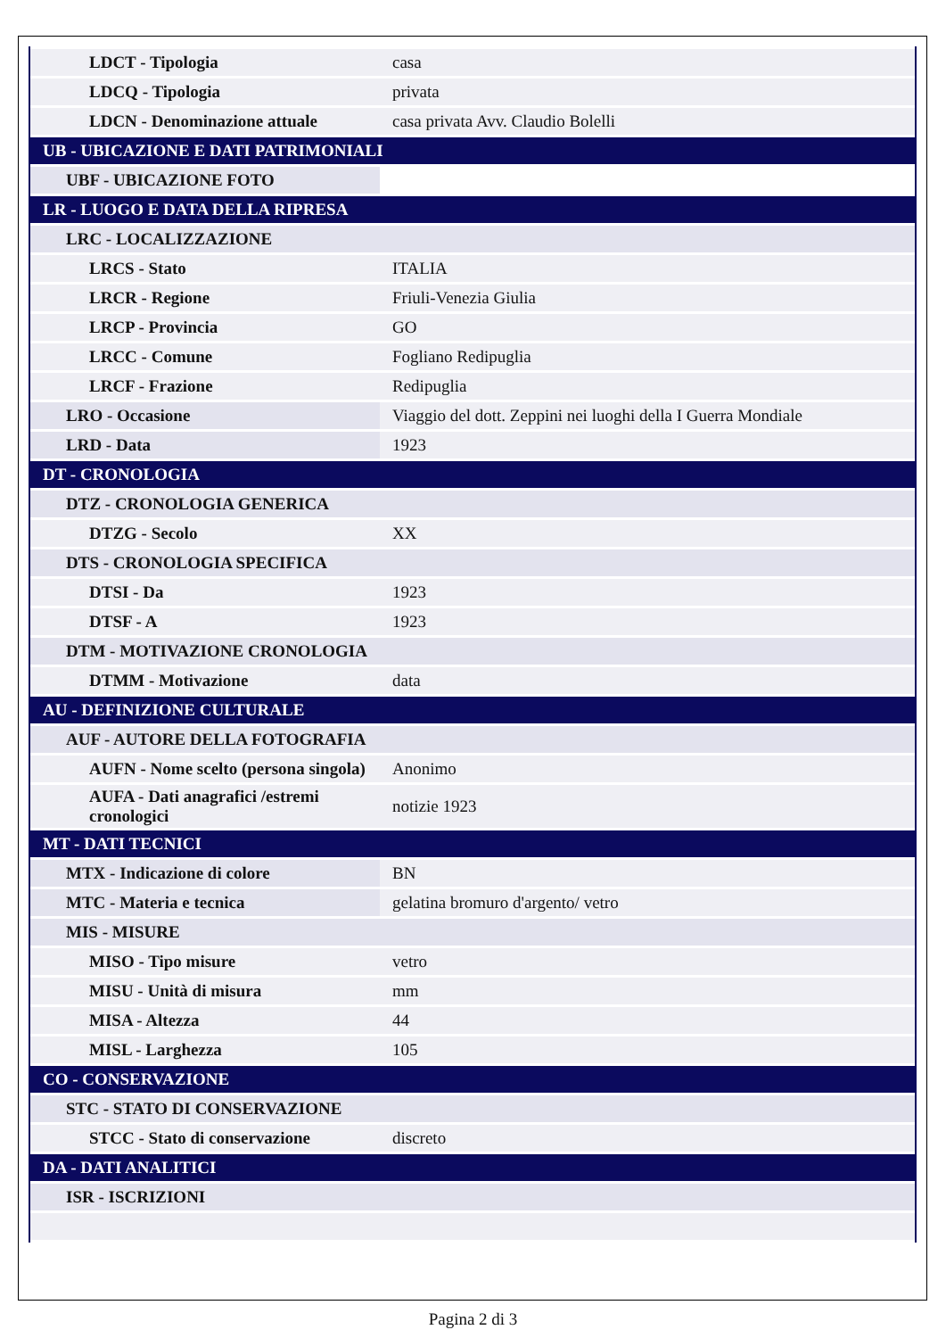| LDCT - Tipologia | casa |
| LDCQ - Tipologia | privata |
| LDCN - Denominazione attuale | casa privata Avv. Claudio Bolelli |
| UB - UBICAZIONE E DATI PATRIMONIALI | |
| UBF - UBICAZIONE FOTO | |
| LR - LUOGO E DATA DELLA RIPRESA | |
| LRC - LOCALIZZAZIONE | |
| LRCS - Stato | ITALIA |
| LRCR - Regione | Friuli-Venezia Giulia |
| LRCP - Provincia | GO |
| LRCC - Comune | Fogliano Redipuglia |
| LRCF - Frazione | Redipuglia |
| LRO - Occasione | Viaggio del dott. Zeppini nei luoghi della I Guerra Mondiale |
| LRD - Data | 1923 |
| DT - CRONOLOGIA | |
| DTZ - CRONOLOGIA GENERICA | |
| DTZG - Secolo | XX |
| DTS - CRONOLOGIA SPECIFICA | |
| DTSI - Da | 1923 |
| DTSF - A | 1923 |
| DTM - MOTIVAZIONE CRONOLOGIA | |
| DTMM - Motivazione | data |
| AU - DEFINIZIONE CULTURALE | |
| AUF - AUTORE DELLA FOTOGRAFIA | |
| AUFN - Nome scelto (persona singola) | Anonimo |
| AUFA - Dati anagrafici /estremi cronologici | notizie 1923 |
| MT - DATI TECNICI | |
| MTX - Indicazione di colore | BN |
| MTC - Materia e tecnica | gelatina bromuro d'argento/ vetro |
| MIS - MISURE | |
| MISO - Tipo misure | vetro |
| MISU - Unità di misura | mm |
| MISA - Altezza | 44 |
| MISL - Larghezza | 105 |
| CO - CONSERVAZIONE | |
| STC - STATO DI CONSERVAZIONE | |
| STCC - Stato di conservazione | discreto |
| DA - DATI ANALITICI | |
| ISR - ISCRIZIONI | |
Pagina 2 di 3